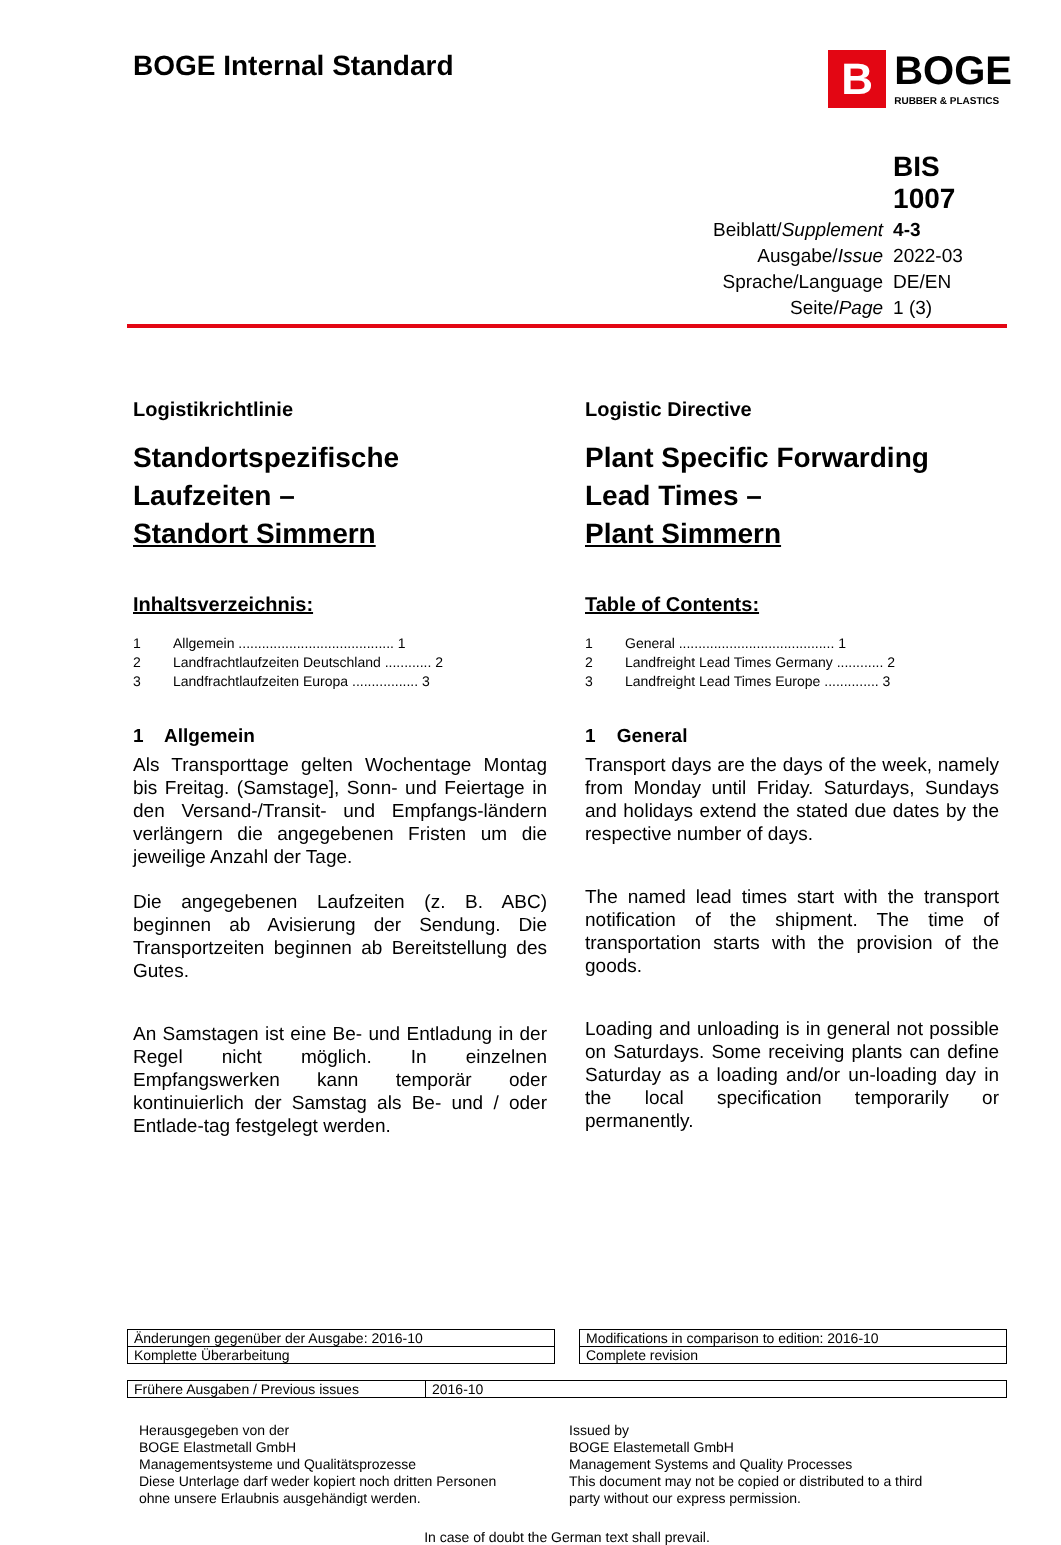BOGE Internal Standard
B
BOGE
RUBBER & PLASTICS
| | BIS 1007 |
| Beiblatt/ Supplement | 4-3 |
| Ausgabe/ Issue | 2022-03 |
| Sprache/Language | DE/EN |
| Seite/ Page | 1 (3) |
Logistikrichtlinie
Standortspezifische
Laufzeiten –
Standort Simmern
Inhaltsverzeichnis:
1 Allgemein ........................................ 1
2 Landfrachtlaufzeiten Deutschland ............ 2
3 Landfrachtlaufzeiten Europa ................. 3
1 Allgemein
Als Transporttage gelten Wochentage Montag bis Freitag. (Samstage], Sonn- und Feiertage in den Versand-/Transit- und Empfangs-ländern verlängern die angegebenen Fristen um die jeweilige Anzahl der Tage.
Die angegebenen Laufzeiten (z. B. ABC) beginnen ab Avisierung der Sendung. Die Transportzeiten beginnen ab Bereitstellung des Gutes.
An Samstagen ist eine Be- und Entladung in der Regel nicht möglich. In einzelnen Empfangswerken kann temporär oder kontinuierlich der Samstag als Be- und / oder Entlade-tag festgelegt werden.
Logistic Directive
Plant Specific Forwarding
Lead Times –
Plant Simmern
Table of Contents:
1 General ........................................ 1
2 Landfreight Lead Times Germany ............ 2
3 Landfreight Lead Times Europe .............. 3
1 General
Transport days are the days of the week, namely from Monday until Friday. Saturdays, Sundays and holidays extend the stated due dates by the respective number of days.
The named lead times start with the transport notification of the shipment. The time of transportation starts with the provision of the goods.
Loading and unloading is in general not possible on Saturdays. Some receiving plants can define Saturday as a loading and/or un-loading day in the local specification temporarily or permanently.
| Änderungen gegenüber der Ausgabe: 2016-10 |
| Komplette Überarbeitung |
| Modifications in comparison to edition: 2016-10 |
| Complete revision |
| Frühere Ausgaben / Previous issues | 2016-10 |
Herausgegeben von der
BOGE Elastmetall GmbH
Managementsysteme und Qualitätsprozesse
Diese Unterlage darf weder kopiert noch dritten Personen ohne unsere Erlaubnis ausgehändigt werden.
Issued by
BOGE Elastemetall GmbH
Management Systems and Quality Processes
This document may not be copied or distributed to a third party without our express permission.
In case of doubt the German text shall prevail.